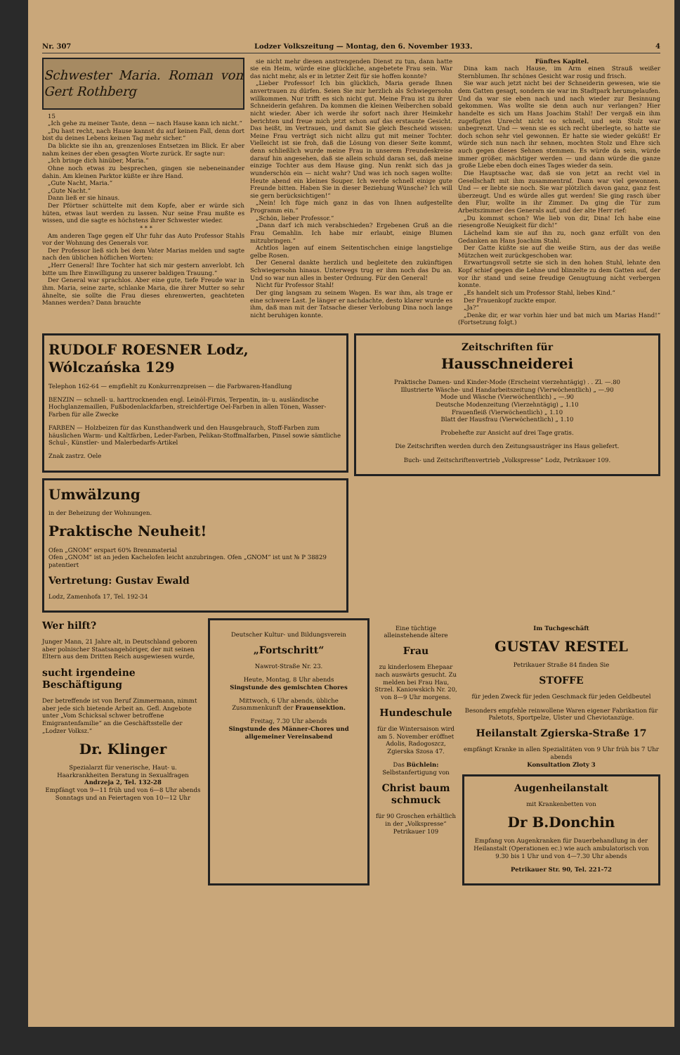Nr. 307 Lodzer Volkszeitung — Montag, den 6. November 1933. 4
Schwester Maria. Roman von Gert Rothberg
15
„Ich gehe zu meiner Tante, denn — nach Hause kann ich nicht.“
„Du hast recht, nach Hause kannst du auf keinen Fall, denn dort bist du deines Lebens keinen Tag mehr sicher.“
Da blickte sie ihn an, grenzenloses Entsetzen im Blick. Er aber nahm keines der eben gesagten Worte zurück. Er sagte nur:
„Ich bringe dich hinüber, Maria.“
Ohne noch etwas zu besprechen, gingen sie nebeneinander dahin. Am kleinen Parktor küßte er ihre Hand.
„Gute Nacht, Maria.“
„Gute Nacht.“
Dann ließ er sie hinaus.
Der Pförtner schüttelte mit dem Kopfe, aber er würde sich hüten, etwas laut werden zu lassen. Nur seine Frau mußte es wissen, und die sagte es höchstens ihrer Schwester wieder.
* * *
Am anderen Tage gegen elf Uhr fuhr das Auto Professor Stahls vor der Wohnung des Generals vor.
Der Professor ließ sich bei dem Vater Marias melden und sagte nach den üblichen höflichen Worten:
„Herr General! Ihre Tochter hat sich mir gestern anverlobt. Ich bitte um Ihre Einwilligung zu unserer baldigen Trauung.“
Der General war sprachlos. Aber eine gute, tiefe Freude war in ihm. Maria, seine zarte, schlanke Maria, die ihrer Mutter so sehr ähnelte, sie sollte die Frau dieses ehrenwerten, geachteten Mannes werden? Dann brauchte
sie nicht mehr diesen anstrengenden Dienst zu tun, dann hatte sie ein Heim, würde eine glückliche, angebetete Frau sein. War das nicht mehr, als er in letzter Zeit für sie hoffen konnte?
„Lieber Professor! Ich bin glücklich, Maria gerade Ihnen anvertrauen zu dürfen. Seien Sie mir herzlich als Schwiegersohn willkommen. Nur trifft es sich nicht gut. Meine Frau ist zu ihrer Schneiderin gefahren. Da kommen die kleinen Weiberchen sobald nicht wieder. Aber ich werde ihr sofort nach ihrer Heimkehr berichten und freue mich jetzt schon auf das erstaunte Gesicht. Das heißt, im Vertrauen, und damit Sie gleich Bescheid wissen: Meine Frau verträgt sich nicht allzu gut mit meiner Tochter. Vielleicht ist sie froh, daß die Lösung von dieser Seite kommt, denn schließlich wurde meine Frau in unserem Freundeskreise darauf hin angesehen, daß sie allein schuld daran sei, daß meine einzige Tochter aus dem Hause ging. Nun renkt sich das ja wunderschön ein — nicht wahr? Und was ich noch sagen wollte: Heute abend ein kleines Souper. Ich werde schnell einige gute Freunde bitten. Haben Sie in dieser Beziehung Wünsche? Ich will sie gern berücksichtigen!“
„Nein! Ich füge mich ganz in das von Ihnen aufgestellte Programm ein.“
„Schön, lieber Professor.“
„Dann darf ich mich verabschieden? Ergebenen Gruß an die Frau Gemahlin. Ich habe mir erlaubt, einige Blumen mitzubringen.“
Achtlos lagen auf einem Seitentischchen einige langstielige gelbe Rosen.
Der General dankte herzlich und begleitete den zukünftigen Schwiegersohn hinaus. Unterwegs trug er ihm noch das Du an. Und so war nun alles in bester Ordnung. Für den General!
Nicht für Professor Stahl!
Der ging langsam zu seinem Wagen. Es war ihm, als trage er eine schwere Last. Je länger er nachdachte, desto klarer wurde es ihm, daß man mit der Tatsache dieser Verlobung Dina noch lange nicht beruhigen konnte.
Fünftes Kapitel.
Dina kam nach Hause, im Arm einen Strauß weißer Sternblumen. Ihr schönes Gesicht war rosig und frisch.
Sie war auch jetzt nicht bei der Schneiderin gewesen, wie sie dem Gatten gesagt, sondern sie war im Stadtpark herumgelaufen. Und da war sie eben nach und nach wieder zur Besinnung gekommen. Was wollte sie denn auch nur verlangen? Hier handelte es sich um Hans Joachim Stahl! Der vergaß ein ihm zugefügtes Unrecht nicht so schnell, und sein Stolz war unbegrenzt. Und — wenn sie es sich recht überlegte, so hatte sie doch schon sehr viel gewonnen. Er hatte sie wieder geküßt! Er würde sich nun nach ihr sehnen, mochten Stolz und Ehre sich auch gegen dieses Sehnen stemmen. Es würde da sein, würde immer größer, mächtiger werden — und dann würde die ganze große Liebe eben doch eines Tages wieder da sein.
Die Hauptsache war, daß sie von jetzt an recht viel in Gesellschaft mit ihm zusammentraf. Dann war viel gewonnen. Und — er liebte sie noch. Sie war plötzlich davon ganz, ganz fest überzeugt. Und es würde alles gut werden! Sie ging rasch über den Flur, wollte in ihr Zimmer. Da ging die Tür zum Arbeitszimmer des Generals auf, und der alte Herr rief:
„Du kommst schon? Wie lieb von dir, Dina! Ich habe eine riesengroße Neuigkeit für dich!“
Lächelnd kam sie auf ihn zu, noch ganz erfüllt von den Gedanken an Hans Joachim Stahl.
Der Gatte küßte sie auf die weiße Stirn, aus der das weiße Mützchen weit zurückgeschoben war.
Erwartungsvoll setzte sie sich in den hohen Stuhl, lehnte den Kopf schief gegen die Lehne und blinzelte zu dem Gatten auf, der vor ihr stand und seine freudige Genugtuung nicht verbergen konnte.
„Es handelt sich um Professor Stahl, liebes Kind.“
Der Frauenkopf zuckte empor.
„Ja?“
„Denke dir, er war vorhin hier und bat mich um Marias Hand!“ (Fortsetzung folgt.)
RUDOLF ROESNER Lodz, Wólczańska 129
Telephon 162-64 — empfiehlt zu Konkurrenzpreisen — die Farbwaren-Handlung
BENZIN — schnell- u. harttrocknenden engl. Leinöl-Firnis, Terpentin, in- u. ausländische Hochglanzemaillen, Fußbodenlackfarben, streichfertige Oel-Farben in allen Tönen, Wasser-Farben für alle Zwecke
FARBEN — Holzbeizen für das Kunsthandwerk und den Hausgebrauch, Stoff-Farben zum häuslichen Warm- und Kaltfärben, Leder-Farben, Pelikan-Stoffmalfarben, Pinsel sowie sämtliche Schul-, Künstler- und Malerbedarfs-Artikel
Znak zastrz. Oele
Umwälzung
in der Beheizung der Wohnungen.
Praktische Neuheit!
Ofen „GNOM“ erspart 60% Brennmaterial
Ofen „GNOM“ ist an jeden Kachelofen leicht anzubringen. Ofen „GNOM“ ist unt № P 38829 patentiert
Vertretung: Gustav Ewald
Lodz, Zamenhofa 17, Tel. 192-34
Zeitschriften für
Hausschneiderei
Praktische Damen- und Kinder-Mode (Erscheint vierzehntägig) . . Zl. —.80
Illustrierte Wäsche- und Handarbeitszeitung (Vierwöchentlich) „ —.90
Mode und Wäsche (Vierwöchentlich) „ —.90
Deutsche Modenzeitung (Vierzehntägig) „ 1.10
Frauenfleiß (Vierwöchentlich) „ 1.10
Blatt der Hausfrau (Vierwöchentlich) „ 1.10
Probehefte zur Ansicht auf drei Tage gratis.
Die Zeitschriften werden durch den Zeitungsausträger ins Haus geliefert.
Buch- und Zeitschriftenvertrieb „Volkspresse“ Lodz, Petrikauer 109.
Wer hilft?
Junger Mann, 21 Jahre alt, in Deutschland geboren aber polnischer Staatsangehöriger, der mit seinen Eltern aus dem Dritten Reich ausgewiesen wurde,
sucht irgendeine Beschäftigung
Der betreffende ist von Beruf Zimmermann, nimmt aber jede sich bietende Arbeit an. Gefl. Angebote unter „Vom Schicksal schwer betroffene Emigrantenfamilie“ an die Geschäftsstelle der „Lodzer Volksz.“
Dr. Klinger
Spezialarzt für venerische, Haut- u. Haarkrankheiten Beratung in Sexualfragen
Andrzeja 2, Tel. 132-28
Empfängt von 9—11 früh und von 6—8 Uhr abends Sonntags und an Feiertagen von 10—12 Uhr
Deutscher Kultur- und Bildungsverein
„Fortschritt“
Nawrot-Straße Nr. 23.
Heute, Montag, 8 Uhr abends
Singstunde des gemischten Chores
Mittwoch, 6 Uhr abends, übliche Zusammenkunft der Frauensektion.
Freitag, 7.30 Uhr abends
Singstunde des Männer-Chores und allgemeiner Vereinsabend
Eine tüchtige alleinstehende ältere
Frau
zu kinderlosem Ehepaar nach auswärts gesucht. Zu melden bei Frau Hau, Strzel. Kaniowskich Nr. 20, von 8—9 Uhr morgens.
Hundeschule
für die Wintersaison wird am 5. November eröffnet Adolis, Radogoszcz, Zgierska Szosa 47.
Das Büchlein: Selbstanfertigung von
Christ baum schmuck
für 90 Groschen erhältlich in der „Volkspresse“ Petrikauer 109
Im Tuchgeschäft
GUSTAV RESTEL
Petrikauer Straße 84 finden Sie
STOFFE
für jeden Zweck für jeden Geschmack für jeden Geldbeutel
Besonders empfehle reinwollene Waren eigener Fabrikation für Paletots, Sportpelze, Ulster und Cheviotanzüge.
Heilanstalt Zgierska-Straße 17
empfängt Kranke in allen Spezialitäten von 9 Uhr früh bis 7 Uhr abends
Konsultation Zloty 3
Augenheilanstalt
mit Krankenbetten von
Dr B.Donchin
Empfang von Augenkranken für Dauerbehandlung in der Heilanstalt (Operationen ec.) wie auch ambulatorisch von 9.30 bis 1 Uhr und von 4—7.30 Uhr abends
Petrikauer Str. 90, Tel. 221-72